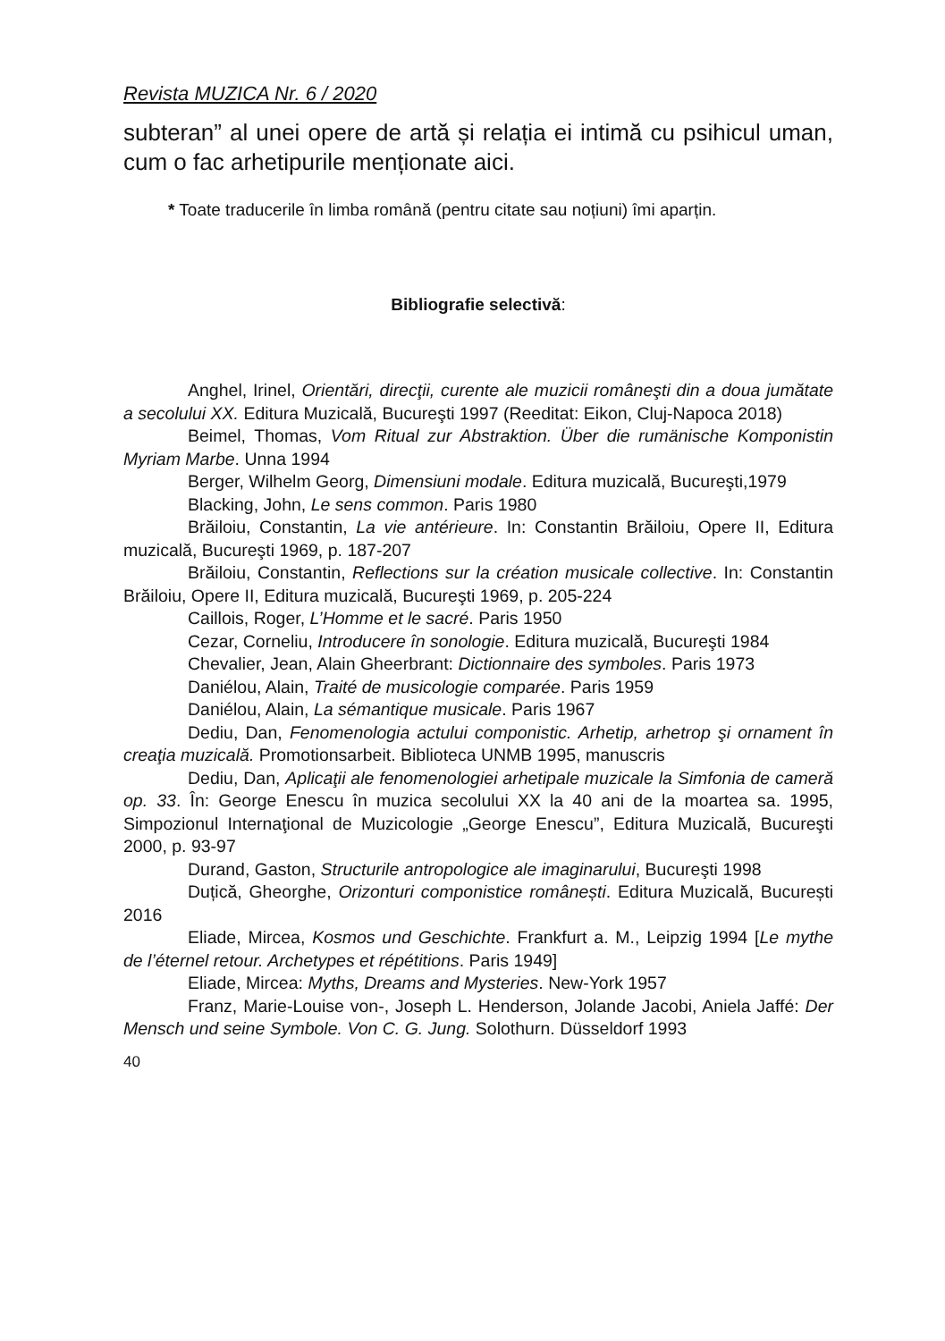Revista MUZICA Nr. 6 / 2020
subteran” al unei opere de artă și relația ei intimă cu psihicul uman, cum o fac arhetipurile menționate aici.
* Toate traducerile în limba română (pentru citate sau noțiuni) îmi aparțin.
Bibliografie selectivă:
Anghel, Irinel, Orientări, direcţii, curente ale muzicii româneşti din a doua jumătate a secolului XX. Editura Muzicală, Bucureşti 1997 (Reeditat: Eikon, Cluj-Napoca 2018)
Beimel, Thomas, Vom Ritual zur Abstraktion. Über die rumänische Komponistin Myriam Marbe. Unna 1994
Berger, Wilhelm Georg, Dimensiuni modale. Editura muzicală, Bucureşti,1979
Blacking, John, Le sens common. Paris 1980
Brăiloiu, Constantin, La vie antérieure. In: Constantin Brăiloiu, Opere II, Editura muzicală, Bucureşti 1969, p. 187-207
Brăiloiu, Constantin, Reflections sur la création musicale collective. In: Constantin Brăiloiu, Opere II, Editura muzicală, Bucureşti 1969, p. 205-224
Caillois, Roger, L’Homme et le sacré. Paris 1950
Cezar, Corneliu, Introducere în sonologie. Editura muzicală, Bucureşti 1984
Chevalier, Jean, Alain Gheerbrant: Dictionnaire des symboles. Paris 1973
Daniélou, Alain, Traité de musicologie comparée. Paris 1959
Daniélou, Alain, La sémantique musicale. Paris 1967
Dediu, Dan, Fenomenologia actului componistic. Arhetip, arhetrop şi ornament în creaţia muzicală. Promotionsarbeit. Biblioteca UNMB 1995, manuscris
Dediu, Dan, Aplicaţii ale fenomenologiei arhetipale muzicale la Simfonia de cameră op. 33. În: George Enescu în muzica secolului XX la 40 ani de la moartea sa. 1995, Simpozionul Internaţional de Muzicologie „George Enescu”, Editura Muzicală, Bucureşti 2000, p. 93-97
Durand, Gaston, Structurile antropologice ale imaginarului, Bucureşti 1998
Duțică, Gheorghe, Orizonturi componistice românești. Editura Muzicală, București 2016
Eliade, Mircea, Kosmos und Geschichte. Frankfurt a. M., Leipzig 1994 [Le mythe de l’éternel retour. Archetypes et répétitions. Paris 1949]
Eliade, Mircea: Myths, Dreams and Mysteries. New-York 1957
Franz, Marie-Louise von-, Joseph L. Henderson, Jolande Jacobi, Aniela Jaffé: Der Mensch und seine Symbole. Von C. G. Jung. Solothurn. Düsseldorf 1993
40